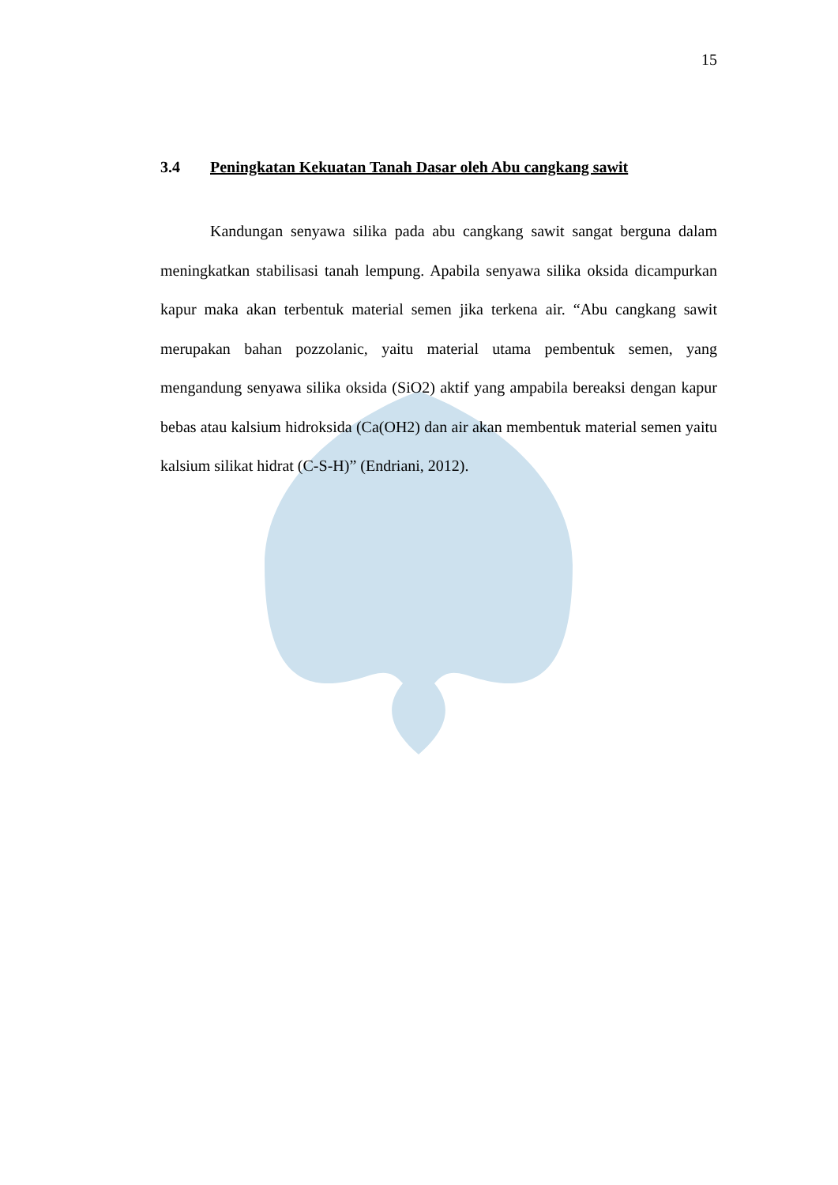15
3.4 Peningkatan Kekuatan Tanah Dasar oleh Abu cangkang sawit
Kandungan senyawa silika pada abu cangkang sawit sangat berguna dalam meningkatkan stabilisasi tanah lempung. Apabila senyawa silika oksida dicampurkan kapur maka akan terbentuk material semen jika terkena air. “Abu cangkang sawit merupakan bahan pozzolanic, yaitu material utama pembentuk semen, yang mengandung senyawa silika oksida (SiO2) aktif yang ampabila bereaksi dengan kapur bebas atau kalsium hidroksida (Ca(OH2) dan air akan membentuk material semen yaitu kalsium silikat hidrat (C-S-H)” (Endriani, 2012).